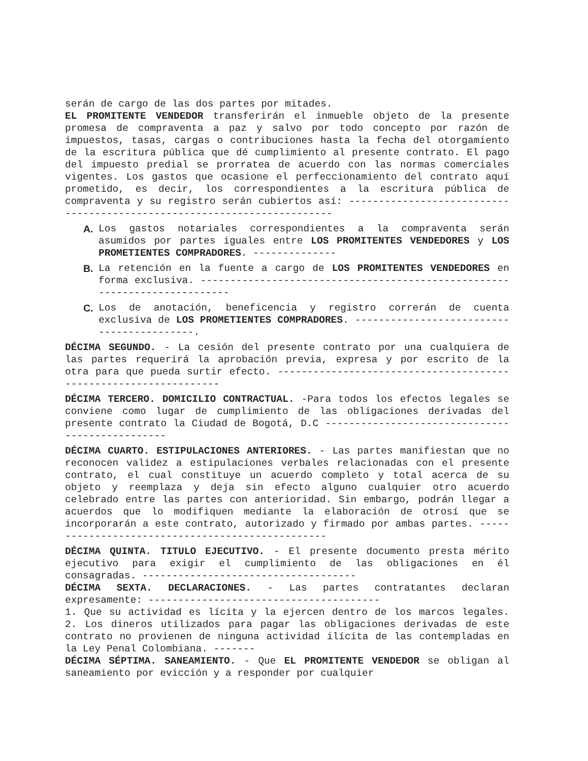serán de cargo de las dos partes por mitades.
EL PROMITENTE VENDEDOR transferirán el inmueble objeto de la presente promesa de compraventa a paz y salvo por todo concepto por razón de impuestos, tasas, cargas o contribuciones hasta la fecha del otorgamiento de la escritura pública que dé cumplimiento al presente contrato. El pago del impuesto predial se prorratea de acuerdo con las normas comerciales vigentes. Los gastos que ocasione el perfeccionamiento del contrato aquí prometido, es decir, los correspondientes a la escritura pública de compraventa y su registro serán cubiertos así: ------------------------------------------------------------------------
A. Los gastos notariales correspondientes a la compraventa serán asumidos por partes iguales entre LOS PROMITENTES VENDEDORES y LOS PROMETIENTES COMPRADORES. --------------
B. La retención en la fuente a cargo de LOS PROMITENTES VENDEDORES en forma exclusiva. --------------------------------------------------------------------------
C. Los de anotación, beneficencia y registro correrán de cuenta exclusiva de LOS PROMETIENTES COMPRADORES. ------------------------------------------.
DÉCIMA SEGUNDO. - La cesión del presente contrato por una cualquiera de las partes requerirá la aprobación previa, expresa y por escrito de la otra para que pueda surtir efecto. -----------------------------------------------------------------
DÉCIMA TERCERO. DOMICILIO CONTRACTUAL. -Para todos los efectos legales se conviene como lugar de cumplimiento de las obligaciones derivadas del presente contrato la Ciudad de Bogotá, D.C ------------------------------------------------
DÉCIMA CUARTO. ESTIPULACIONES ANTERIORES. - Las partes manifiestan que no reconocen validez a estipulaciones verbales relacionadas con el presente contrato, el cual constituye un acuerdo completo y total acerca de su objeto y reemplaza y deja sin efecto alguno cualquier otro acuerdo celebrado entre las partes con anterioridad. Sin embargo, podrán llegar a acuerdos que lo modifiquen mediante la elaboración de otrosí que se incorporarán a este contrato, autorizado y firmado por ambas partes. -------------------------------------------------
DÉCIMA QUINTA. TITULO EJECUTIVO. - El presente documento presta mérito ejecutivo para exigir el cumplimiento de las obligaciones en él consagradas. ------------------------------------
DÉCIMA SEXTA. DECLARACIONES. - Las partes contratantes declaran expresamente: ---------------------------------------
1. Que su actividad es lícita y la ejercen dentro de los marcos legales. 2. Los dineros utilizados para pagar las obligaciones derivadas de este contrato no provienen de ninguna actividad ilícita de las contempladas en la Ley Penal Colombiana. -------
DÉCIMA SÉPTIMA. SANEAMIENTO. - Que EL PROMITENTE VENDEDOR se obligan al saneamiento por evicción y a responder por cualquier